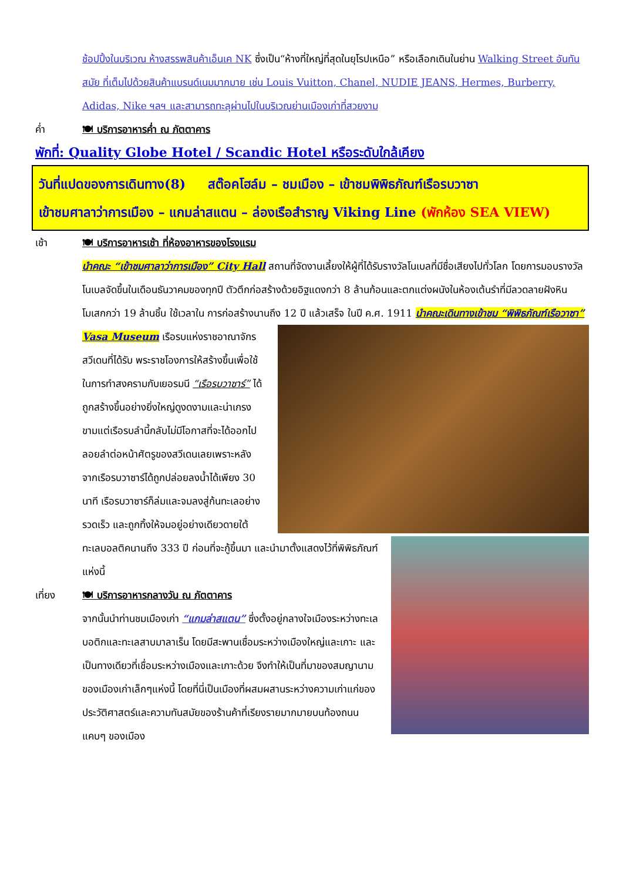ช้อปปิ้งในบริเวณ ห้างสรรพสินค้าเอ็นเค NK ซึ่งเป็น“ห้างที่ใหญ่ที่สุดในยุโรปเหนือ” หรือเลือกเดินในย่าน Walking Street อันทันสมัย ที่เต็มไปด้วยสินค้าแบรนด์เนมมากมาย เช่น Louis Vuitton, Chanel, NUDIE JEANS, Hermes, Burberry, Adidas, Nike ฯลฯ และสามารถทะลุผ่านไปในบริเวณย่านเมืองเก่าที่สวยงาม
ค่ำ 🍽 บริการอาหารค่ำ ณ ภัตตาคาร
พักที่: Quality Globe Hotel / Scandic Hotel หรือระดับใกล้เคียง
วันที่แปดของการเดินทาง(8) สต๊อคโฮล์ม – ชมเมือง – เข้าชมพิพิธภัณฑ์เรือรบวาซา
เข้าชมศาลาว่าการเมือง – แกมล่าสแตน – ล่องเรือสำราญ Viking Line (พักห้อง SEA VIEW)
เช้า 🍽 บริการอาหารเช้า ที่ห้องอาหารของโรงแรม
นำคณะ “เข้าชมศาลาว่าการเมือง” City Hall สถานที่จัดงานเลี้ยงให้ผู้ที่ได้รับรางวัลโนเบลที่มีชื่อเสียงไปทั่วโลก โดยการมอบรางวัลโนเบลจัดขึ้นในเดือนธันวาคมของทุกปี ตัวตึกก่อสร้างด้วยอิฐแดงกว่า 8 ล้านก้อนและตกแต่งผนังในห้องเต้นรำที่มีลวดลายฝังหินโมเสกกว่า 19 ล้านชิ้น ใช้เวลาใน การก่อสร้างนานถึง 12 ปี แล้วเสร็จ
ในปี ค.ศ. 1911 นำคณะเดินทางเข้าชม “พิพิธภัณฑ์เรือวาซา” Vasa Museum เรือรบแห่งราชอาณาจักรสวีเดนที่ได้รับ พระราชโองการให้สร้างขึ้นเพื่อใช้ในการทำสงครามกับเยอรมนี “เรือรบวาซาร์” ได้ถูกสร้างขึ้นอย่างยิ่งใหญ่ดูงดงามและน่าเกรงขามแต่เรือรบลำนี้กลับไม่มีโอกาสที่จะได้ออกไปลอยลำต่อหน้าศัตรูของสวีเดนเลยเพราะหลังจากเรือรบวาซาร์ได้ถูกปล่อยลงน้ำได้เพียง 30 นาที เรือรบวาซาร์ก็ล่มและจมลงสู่ก้นทะเลอย่างรวดเร็ว และถูกทิ้งให้จมอยู่อย่างเดียวดายใต้ทะเลบอลติคนานถึง 333 ปี
ก่อนที่จะกู้ขึ้นมา และนำมาตั้งแสดงไว้ที่พิพิธภัณฑ์แห่งนี้
เที่ยง 🍽 บริการอาหารกลางวัน ณ ภัตตาคาร
จากนั้นนำท่านชมเมืองเก่า “แกมล่าสแตน” ซึ่งตั้งอยู่กลางใจเมืองระหว่างทะเลบอติกและทะเลสาบมาลาเร็น โดยมีสะพานเชื่อมระหว่างเมืองใหญ่และเกาะ และเป็นทางเดียวที่เชื่อมระหว่างเมืองและเกาะด้วย จึงทำให้เป็นที่มาของสมญานามของเมืองเก่าเล็กๆแห่งนี้ โดยที่นี่เป็นเมืองที่ผสมผสานระหว่างความเก่าแก่ของประวัติศาสตร์และความทันสมัยของร้านค้าที่เรียงรายมากมายบนท้องถนนแคบๆ ของเมือง